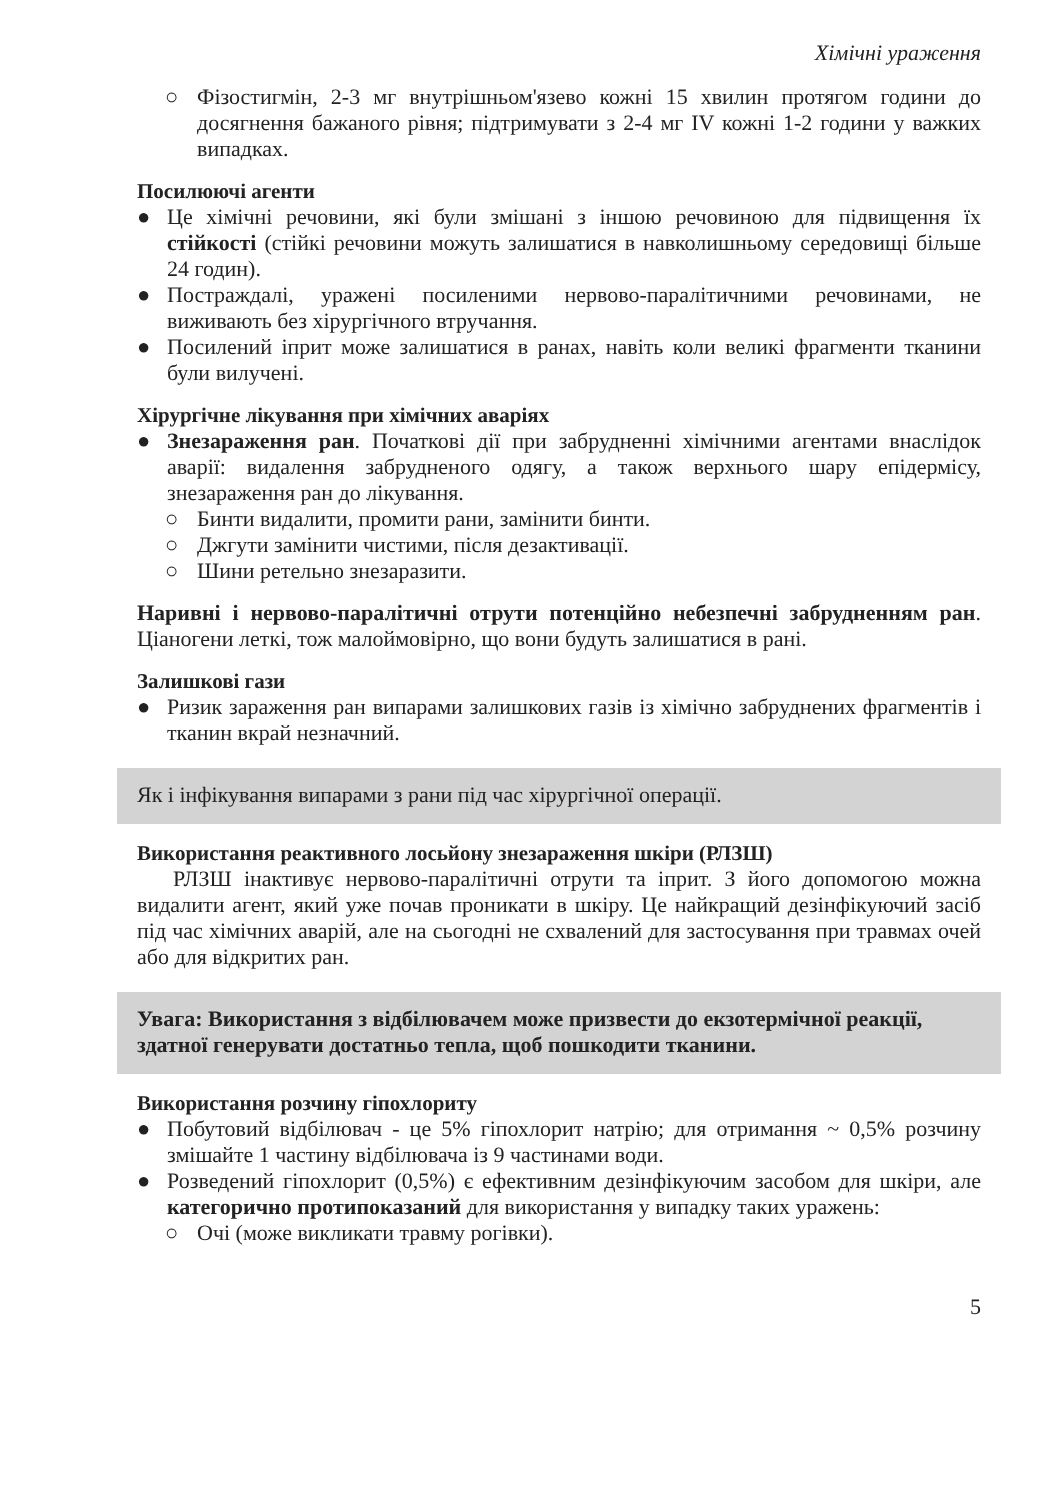Хімічні ураження
○ Фізостигмін, 2-3 мг внутрішньом'язево кожні 15 хвилин протягом години до досягнення бажаного рівня; підтримувати з 2-4 мг IV кожні 1-2 години у важких випадках.
Посилюючі агенти
● Це хімічні речовини, які були змішані з іншою речовиною для підвищення їх стійкості (стійкі речовини можуть залишатися в навколишньому середовищі більше 24 годин).
● Постраждалі, уражені посиленими нервово-паралітичними речовинами, не виживають без хірургічного втручання.
● Посилений іприт може залишатися в ранах, навіть коли великі фрагменти тканини були вилучені.
Хірургічне лікування при хімічних аваріях
● Знезараження ран. Початкові дії при забрудненні хімічними агентами внаслідок аварії: видалення забрудненого одягу, а також верхнього шару епідермісу, знезараження ран до лікування.
○ Бинти видалити, промити рани, замінити бинти.
○ Джгути замінити чистими, після дезактивації.
○ Шини ретельно знезаразити.
Наривні і нервово-паралітичні отрути потенційно небезпечні забрудненням ран. Ціаногени леткі, тож малоймовірно, що вони будуть залишатися в рані.
Залишкові гази
● Ризик зараження ран випарами залишкових газів із хімічно забруднених фрагментів і тканин вкрай незначний.
Як і інфікування випарами з рани під час хірургічної операції.
Використання реактивного лосьйону знезараження шкіри (РЛЗШ)
РЛЗШ інактивує нервово-паралітичні отрути та іприт. З його допомогою можна видалити агент, який уже почав проникати в шкіру. Це найкращий дезінфікуючий засіб під час хімічних аварій, але на сьогодні не схвалений для застосування при травмах очей або для відкритих ран.
Увага: Використання з відбілювачем може призвести до екзотермічної реакції, здатної генерувати достатньо тепла, щоб пошкодити тканини.
Використання розчину гіпохлориту
● Побутовий відбілювач - це 5% гіпохлорит натрію; для отримання ~ 0,5% розчину змішайте 1 частину відбілювача із 9 частинами води.
● Розведений гіпохлорит (0,5%) є ефективним дезінфікуючим засобом для шкіри, але категорично протипоказаний для використання у випадку таких уражень:
○ Очі (може викликати травму рогівки).
5